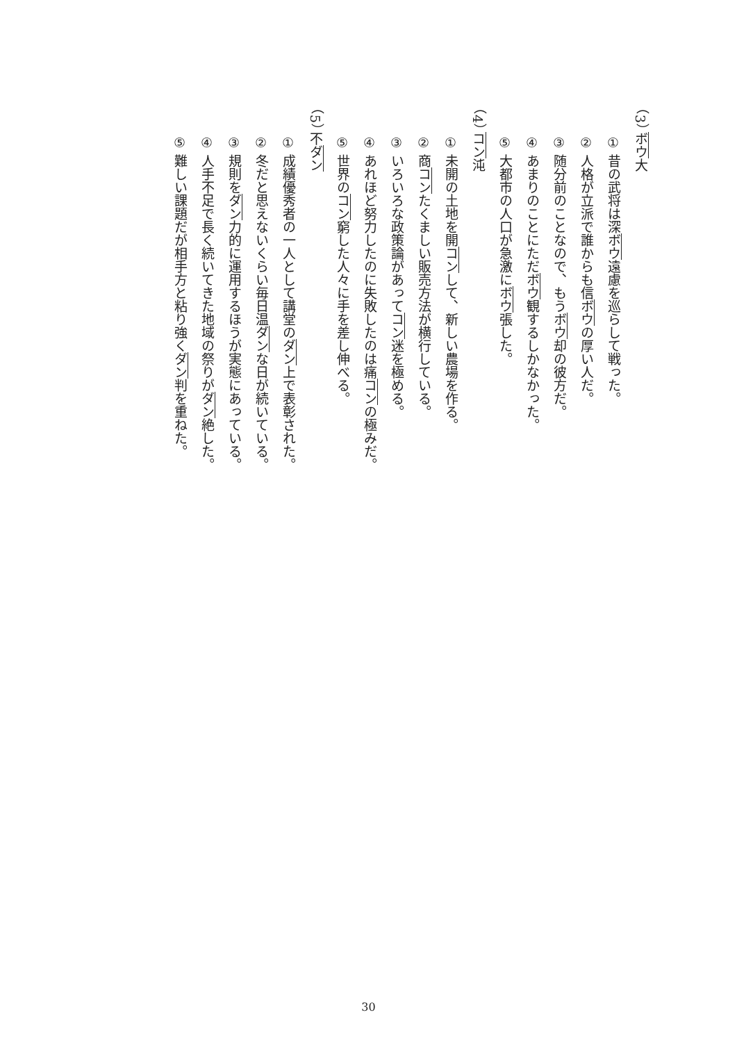（3） ボウ大
① 昔の武将は深ボウ遠慮を巡らして戦った。
② 人格が立派で誰からも信ボウの厚い人だ。
③ 随分前のことなので、もうボウ却の彼方だ。
④ あまりのことにただボウ観するしかなかった。
⑤ 大都市の人口が急激にボウ張した。
（4） コン沌
① 未開の土地を開コンして、新しい農場を作る。
② 商コンたくましい販売方法が横行している。
③ いろいろな政策論があってコン迷を極める。
④ あれほど努力したのに失敗したのは痛コンの極みだ。
⑤ 世界のコン窮した人々に手を差し伸べる。
（5） 不ダン
① 成績優秀者の一人として講堂のダン上で表彰された。
② 冬だと思えないくらい毎日温ダンな日が続いている。
③ 規則をダン力的に運用するほうが実態にあっている。
④ 人手不足で長く続いてきた地域の祭りがダン絶した。
⑤ 難しい課題だが相手方と粘り強くダン判を重ねた。
30